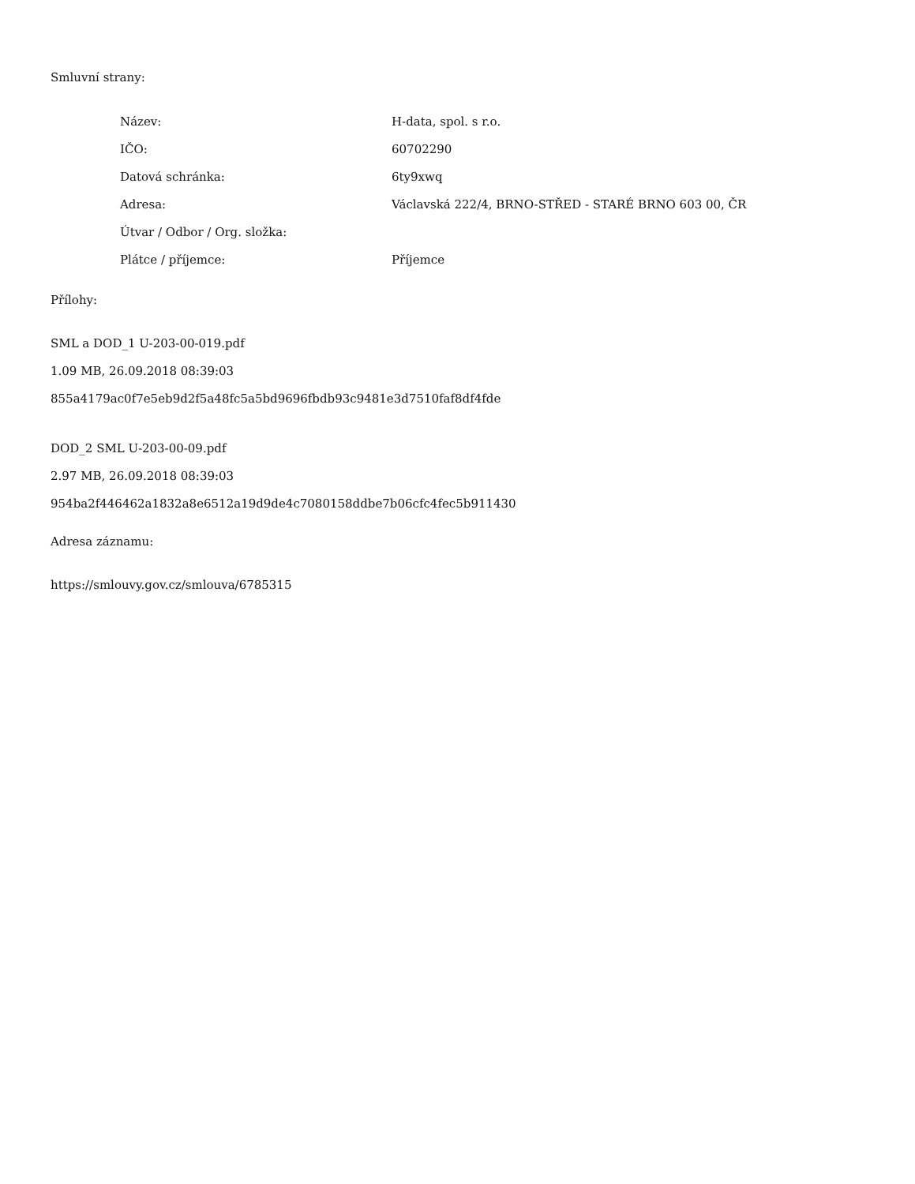Smluvní strany:
| Název: | H-data, spol. s r.o. |
| IČO: | 60702290 |
| Datová schránka: | 6ty9xwq |
| Adresa: | Václavská 222/4, BRNO-STŘED - STARÉ BRNO 603 00, ČR |
| Útvar / Odbor / Org. složka: | |
| Plátce / příjemce: | Příjemce |
Přílohy:
SML a DOD_1 U-203-00-019.pdf
1.09 MB, 26.09.2018 08:39:03
855a4179ac0f7e5eb9d2f5a48fc5a5bd9696fbdb93c9481e3d7510faf8df4fde
DOD_2 SML U-203-00-09.pdf
2.97 MB, 26.09.2018 08:39:03
954ba2f446462a1832a8e6512a19d9de4c7080158ddbe7b06cfc4fec5b911430
Adresa záznamu:
https://smlouvy.gov.cz/smlouva/6785315